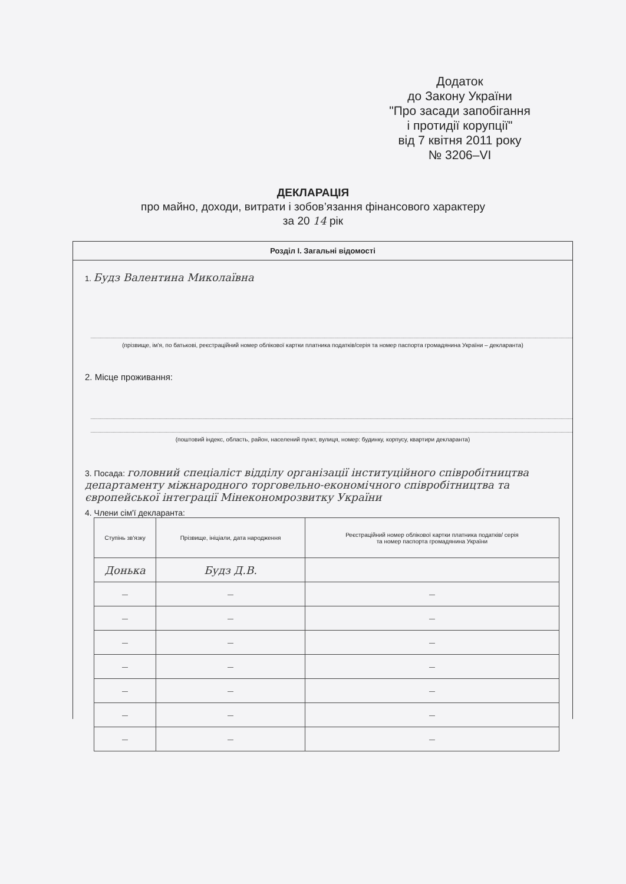Додаток
до Закону України
"Про засади запобігання
і протидії корупції"
від 7 квітня 2011 року
№ 3206–VI
ДЕКЛАРАЦІЯ
про майно, доходи, витрати і зобов’язання фінансового характеру
за 20 14 рік
Розділ I. Загальні відомості
1. Будз Валентина Миколаївна
(прізвище, ім'я, по батькові, реєстраційний номер облікової картки платника податків/серія та номер паспорта громадянина України – декларанта)
2. Місце проживання:
(поштовий індекс, область, район, населений пункт, вулиця, номер: будинку, корпусу, квартири декларанта)
3. Посада: головний спеціаліст відділу організації інституційного співробітництва департаменту міжнародного торговельно-економічного співробітництва та європейської інтеграції Мінекономрозвитку України
4. Члени сім'ї декларанта:
| Ступінь зв'язку | Прізвище, ініціали, дата народження | Реєстраційний номер облікової картки платника податків/ серія та номер паспорта громадянина України |
| --- | --- | --- |
| Донька | Будз Д.В. | |
| — | — | — |
| — | — | — |
| — | — | — |
| — | — | — |
| — | — | — |
| — | — | — |
| — | — | — |